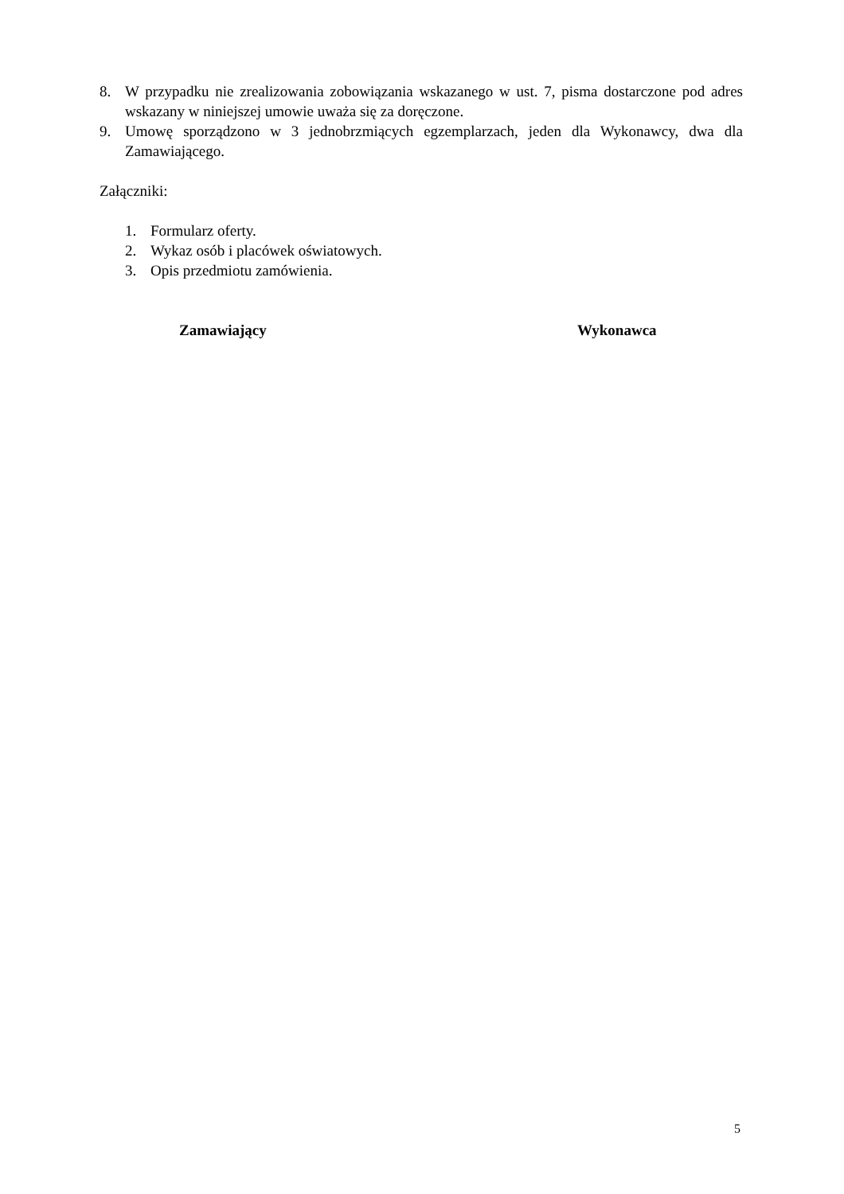8. W przypadku nie zrealizowania zobowiązania wskazanego w ust. 7, pisma dostarczone pod adres wskazany w niniejszej umowie uważa się za doręczone.
9. Umowę sporządzono w 3 jednobrzmiących egzemplarzach, jeden dla Wykonawcy, dwa dla Zamawiającego.
Załączniki:
1. Formularz oferty.
2. Wykaz osób i placówek oświatowych.
3. Opis przedmiotu zamówienia.
Zamawiający Wykonawca
5